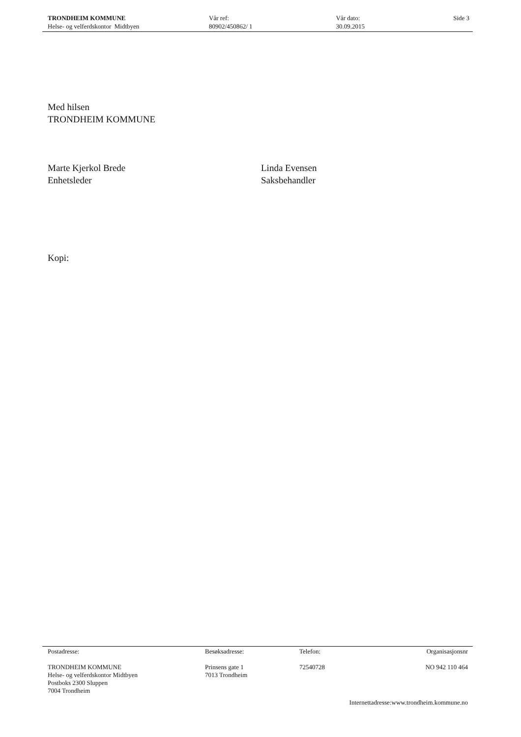TRONDHEIM KOMMUNE
Helse- og velferdskontor Midtbyen
Vår ref:
80902/450862/ 1
Vår dato:
30.09.2015
Side 3
Med hilsen
TRONDHEIM KOMMUNE
Marte Kjerkol Brede
Enhetsleder
Linda Evensen
Saksbehandler
Kopi:
Postadresse:
TRONDHEIM KOMMUNE
Helse- og velferdskontor Midtbyen
Postboks 2300 Sluppen
7004 Trondheim
Besøksadresse:
Prinsens gate 1
7013 Trondheim
Telefon:
72540728
Organisasjonsnr
NO 942 110 464
Internettadresse:www.trondheim.kommune.no